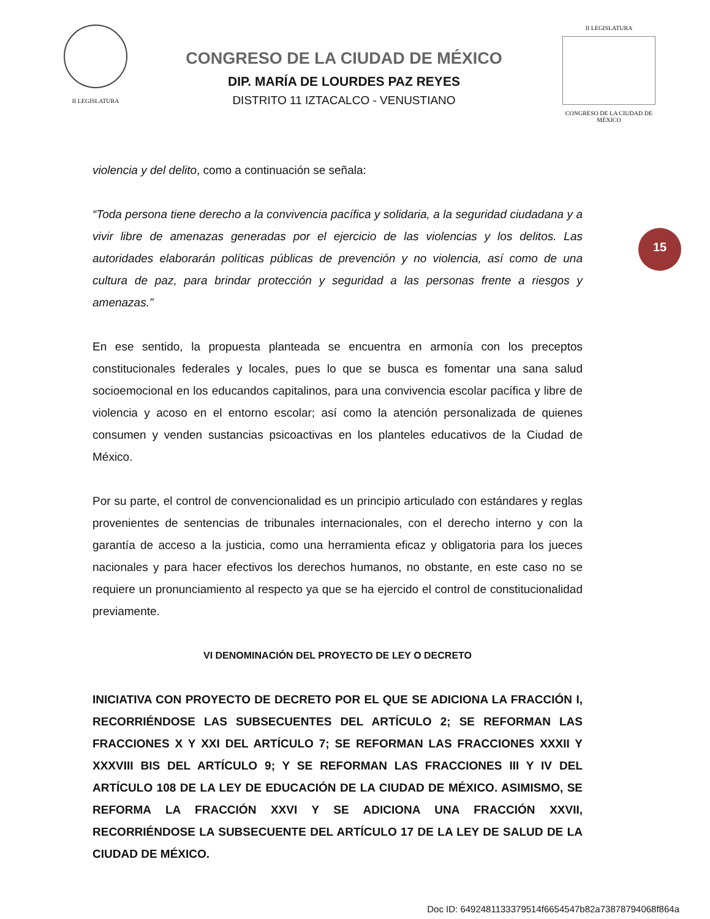II LEGISLATURA
CONGRESO DE LA CIUDAD DE MÉXICO
DIP. MARÍA DE LOURDES PAZ REYES
DISTRITO 11 IZTACALCO - VENUSTIANO
II LEGISLATURA
CONGRESO DE LA CIUDAD DE MÉXICO
violencia y del delito, como a continuación se señala:
“Toda persona tiene derecho a la convivencia pacífica y solidaria, a la seguridad ciudadana y a vivir libre de amenazas generadas por el ejercicio de las violencias y los delitos. Las autoridades elaborarán políticas públicas de prevención y no violencia, así como de una cultura de paz, para brindar protección y seguridad a las personas frente a riesgos y amenazas.”
En ese sentido, la propuesta planteada se encuentra en armonía con los preceptos constitucionales federales y locales, pues lo que se busca es fomentar una sana salud socioemocional en los educandos capitalinos, para una convivencia escolar pacífica y libre de violencia y acoso en el entorno escolar; así como la atención personalizada de quienes consumen y venden sustancias psicoactivas en los planteles educativos de la Ciudad de México.
Por su parte, el control de convencionalidad es un principio articulado con estándares y reglas provenientes de sentencias de tribunales internacionales, con el derecho interno y con la garantía de acceso a la justicia, como una herramienta eficaz y obligatoria para los jueces nacionales y para hacer efectivos los derechos humanos, no obstante, en este caso no se requiere un pronunciamiento al respecto ya que se ha ejercido el control de constitucionalidad previamente.
VI DENOMINACIÓN DEL PROYECTO DE LEY O DECRETO
INICIATIVA CON PROYECTO DE DECRETO POR EL QUE SE ADICIONA LA FRACCIÓN I, RECORRIÉNDOSE LAS SUBSECUENTES DEL ARTÍCULO 2; SE REFORMAN LAS FRACCIONES X Y XXI DEL ARTÍCULO 7; SE REFORMAN LAS FRACCIONES XXXII Y XXXVIII BIS DEL ARTÍCULO 9; Y SE REFORMAN LAS FRACCIONES III Y IV DEL ARTÍCULO 108 DE LA LEY DE EDUCACIÓN DE LA CIUDAD DE MÉXICO. ASIMISMO, SE REFORMA LA FRACCIÓN XXVI Y SE ADICIONA UNA FRACCIÓN XXVII, RECORRIÉNDOSE LA SUBSECUENTE DEL ARTÍCULO 17 DE LA LEY DE SALUD DE LA CIUDAD DE MÉXICO.
15
Doc ID: 6492481133379514f6654547b82a73878794068f864a